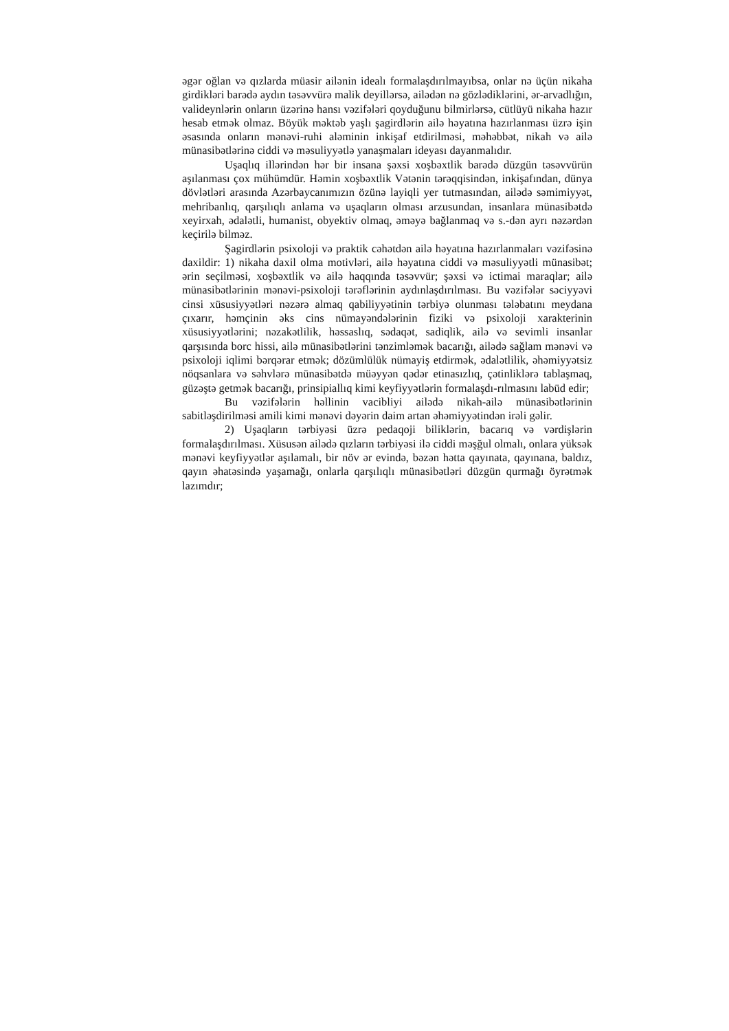əgər oğlan və qızlarda müasir ailənin idealı formalaşdırılmayıbsa, onlar nə üçün nikaha girdikləri barədə aydın təsəvvürə malik deyillərsə, ailədən nə gözlədiklərini, ər-arvadlığın, valideynlərin onların üzərinə hansı vəzifələri qoyduğunu bilmirlərsə, cütlüyü nikaha hazır hesab etmək olmaz. Böyük məktəb yaşlı şagirdlərin ailə həyatına hazırlanması üzrə işin əsasında onların mənəvi-ruhi aləminin inkişaf etdirilməsi, məhəbbət, nikah və ailə münasibətlərinə ciddi və məsuliyyətlə yanaşmaları ideyası dayanmalıdır.
Uşaqlıq illərindən hər bir insana şəxsi xoşbəxtlik barədə düzgün təsəvvürün aşılanması çox mühümdür. Həmin xoşbəxtlik Vətənin tərəqqisindən, inkişafından, dünya dövlətləri arasında Azərbaycanımızın özünə layiqli yer tutmasından, ailədə səmimiyyət, mehribanlıq, qarşılıqlı anlama və uşaqların olması arzusundan, insanlara münasibətdə xeyirxah, ədalətli, humanist, obyektiv olmaq, əməyə bağlanmaq və s.-dən ayrı nəzərdən keçirilə bilməz.
Şagirdlərin psixoloji və praktik cəhətdən ailə həyatına hazırlanmaları vəzifəsinə daxildir: 1) nikaha daxil olma motivləri, ailə həyatına ciddi və məsuliyyətli münasibət; ərin seçilməsi, xoşbəxtlik və ailə haqqında təsəvvür; şəxsi və ictimai maraqlar; ailə münasibətlərinin mənəvi-psixoloji tərəflərinin aydınlaşdırılması. Bu vəzifələr səciyyəvi cinsi xüsusiyyətləri nəzərə almaq qabiliyyətinin tərbiyə olunması tələbatını meydana çıxarır, həmçinin əks cins nümayəndələrinin fiziki və psixoloji xarakterinin xüsusiyyətlərini; nəzakətlilik, həssaslıq, sədaqət, sadiqlik, ailə və sevimli insanlar qarşısında borc hissi, ailə münasibətlərini tənzimləmək bacarığı, ailədə sağlam mənəvi və psixoloji iqlimi bərqərar etmək; dözümlülük nümayiş etdirmək, ədalətlilik, əhəmiyyətsiz nöqsanlara və səhvlərə münasibətdə müəyyən qədər etinasızlıq, çətinliklərə tablaşmaq, güzəştə getmək bacarığı, prinsipiallıq kimi keyfiyyətlərin formalaşdı-rılmasını labüd edir;
Bu vəzifələrin həllinin vacibliyi ailədə nikah-ailə münasibətlərinin sabitləşdirilməsi amili kimi mənəvi dəyərin daim artan əhəmiyyətindən irəli gəlir.
2) Uşaqların tərbiyəsi üzrə pedaqoji biliklərin, bacarıq və vərdişlərin formalaşdırılması. Xüsusən ailədə qızların tərbiyəsi ilə ciddi məşğul olmalı, onlara yüksək mənəvi keyfiyyətlər aşılamalı, bir növ ər evində, bəzən hətta qayınata, qayınana, baldız, qayın əhatəsində yaşamağı, onlarla qarşılıqlı münasibətləri düzgün qurmağı öyrətmək lazımdır;